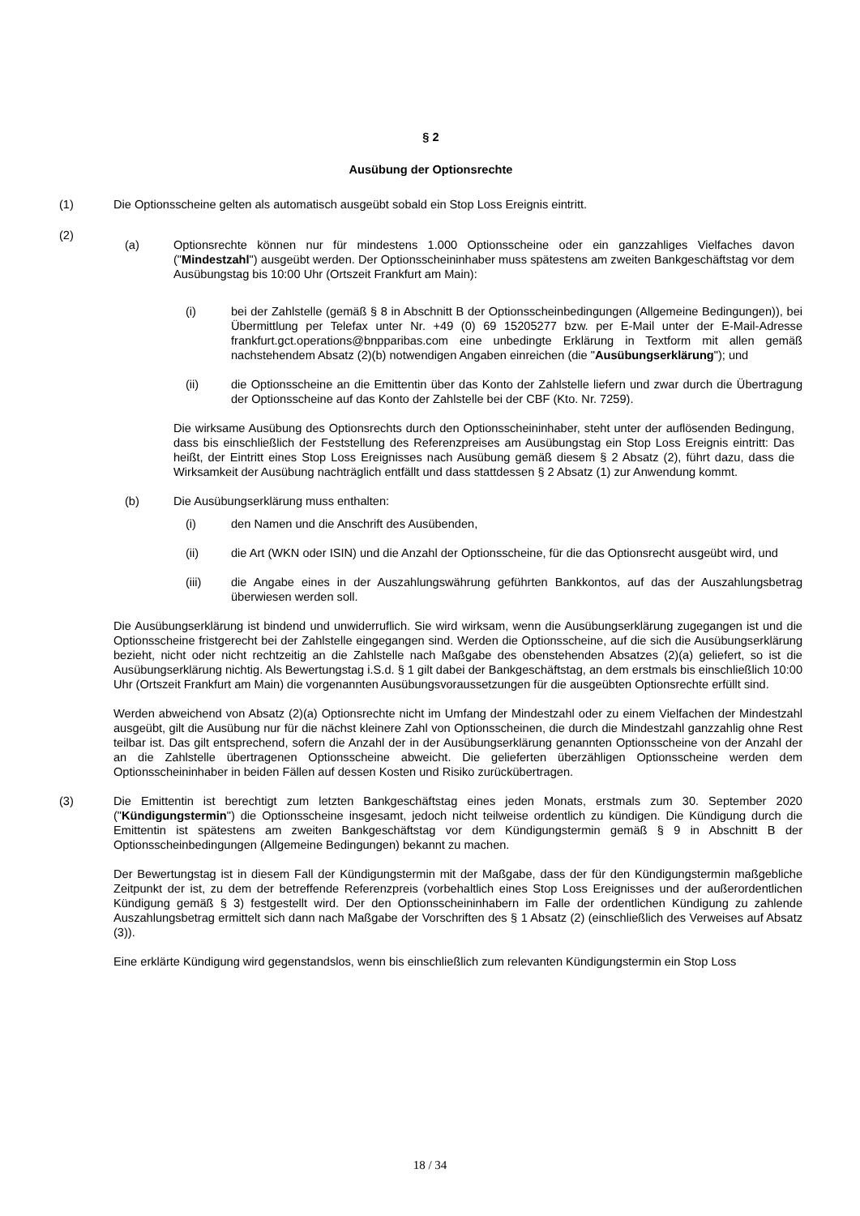§ 2
Ausübung der Optionsrechte
(1) Die Optionsscheine gelten als automatisch ausgeübt sobald ein Stop Loss Ereignis eintritt.
(2)
(a) Optionsrechte können nur für mindestens 1.000 Optionsscheine oder ein ganzzahliges Vielfaches davon ("Mindestzahl") ausgeübt werden. Der Optionsscheininhaber muss spätestens am zweiten Bankgeschäftstag vor dem Ausübungstag bis 10:00 Uhr (Ortszeit Frankfurt am Main):
(i) bei der Zahlstelle (gemäß § 8 in Abschnitt B der Optionsscheinbedingungen (Allgemeine Bedingungen)), bei Übermittlung per Telefax unter Nr. +49 (0) 69 15205277 bzw. per E-Mail unter der E-Mail-Adresse frankfurt.gct.operations@bnpparibas.com eine unbedingte Erklärung in Textform mit allen gemäß nachstehendem Absatz (2)(b) notwendigen Angaben einreichen (die "Ausübungserklärung"); und
(ii) die Optionsscheine an die Emittentin über das Konto der Zahlstelle liefern und zwar durch die Übertragung der Optionsscheine auf das Konto der Zahlstelle bei der CBF (Kto. Nr. 7259).
Die wirksame Ausübung des Optionsrechts durch den Optionsscheininhaber, steht unter der auflösenden Bedingung, dass bis einschließlich der Feststellung des Referenzpreises am Ausübungstag ein Stop Loss Ereignis eintritt: Das heißt, der Eintritt eines Stop Loss Ereignisses nach Ausübung gemäß diesem § 2 Absatz (2), führt dazu, dass die Wirksamkeit der Ausübung nachträglich entfällt und dass stattdessen § 2 Absatz (1) zur Anwendung kommt.
(b) Die Ausübungserklärung muss enthalten:
(i) den Namen und die Anschrift des Ausübenden,
(ii) die Art (WKN oder ISIN) und die Anzahl der Optionsscheine, für die das Optionsrecht ausgeübt wird, und
(iii) die Angabe eines in der Auszahlungswährung geführten Bankkontos, auf das der Auszahlungsbetrag überwiesen werden soll.
Die Ausübungserklärung ist bindend und unwiderruflich. Sie wird wirksam, wenn die Ausübungserklärung zugegangen ist und die Optionsscheine fristgerecht bei der Zahlstelle eingegangen sind. Werden die Optionsscheine, auf die sich die Ausübungserklärung bezieht, nicht oder nicht rechtzeitig an die Zahlstelle nach Maßgabe des obenstehenden Absatzes (2)(a) geliefert, so ist die Ausübungserklärung nichtig. Als Bewertungstag i.S.d. § 1 gilt dabei der Bankgeschäftstag, an dem erstmals bis einschließlich 10:00 Uhr (Ortszeit Frankfurt am Main) die vorgenannten Ausübungsvoraussetzungen für die ausgeübten Optionsrechte erfüllt sind.
Werden abweichend von Absatz (2)(a) Optionsrechte nicht im Umfang der Mindestzahl oder zu einem Vielfachen der Mindestzahl ausgeübt, gilt die Ausübung nur für die nächst kleinere Zahl von Optionsscheinen, die durch die Mindestzahl ganzzahlig ohne Rest teilbar ist. Das gilt entsprechend, sofern die Anzahl der in der Ausübungserklärung genannten Optionsscheine von der Anzahl der an die Zahlstelle übertragenen Optionsscheine abweicht. Die gelieferten überzähligen Optionsscheine werden dem Optionsscheininhaber in beiden Fällen auf dessen Kosten und Risiko zurückübertragen.
(3) Die Emittentin ist berechtigt zum letzten Bankgeschäftstag eines jeden Monats, erstmals zum 30. September 2020 ("Kündigungstermin") die Optionsscheine insgesamt, jedoch nicht teilweise ordentlich zu kündigen. Die Kündigung durch die Emittentin ist spätestens am zweiten Bankgeschäftstag vor dem Kündigungstermin gemäß § 9 in Abschnitt B der Optionsscheinbedingungen (Allgemeine Bedingungen) bekannt zu machen.
Der Bewertungstag ist in diesem Fall der Kündigungstermin mit der Maßgabe, dass der für den Kündigungstermin maßgebliche Zeitpunkt der ist, zu dem der betreffende Referenzpreis (vorbehaltlich eines Stop Loss Ereignisses und der außerordentlichen Kündigung gemäß § 3) festgestellt wird. Der den Optionsscheininhabern im Falle der ordentlichen Kündigung zu zahlende Auszahlungsbetrag ermittelt sich dann nach Maßgabe der Vorschriften des § 1 Absatz (2) (einschließlich des Verweises auf Absatz (3)).
Eine erklärte Kündigung wird gegenstandslos, wenn bis einschließlich zum relevanten Kündigungstermin ein Stop Loss
18 / 34